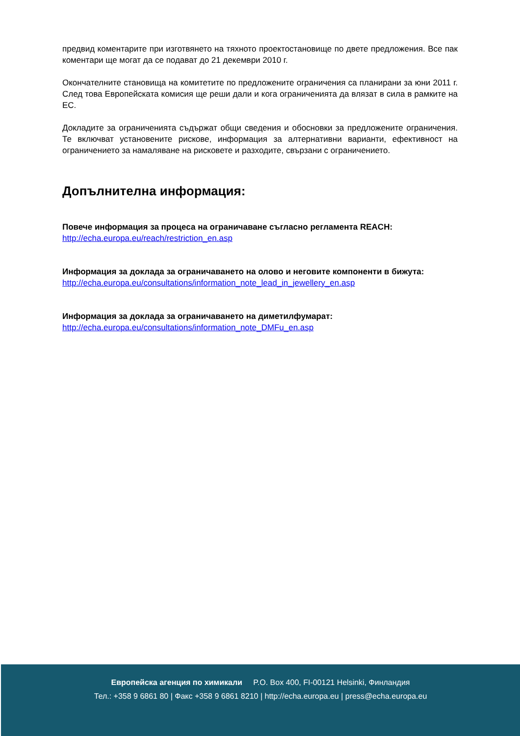предвид коментарите при изготвянето на тяхното проектостановище по двете предложения. Все пак коментари ще могат да се подават до 21 декември 2010 г.
Окончателните становища на комитетите по предложените ограничения са планирани за юни 2011 г. След това Европейската комисия ще реши дали и кога ограниченията да влязат в сила в рамките на ЕС.
Докладите за ограниченията съдържат общи сведения и обосновки за предложените ограничения. Те включват установените рискове, информация за алтернативни варианти, ефективност на ограничението за намаляване на рисковете и разходите, свързани с ограничението.
Допълнителна информация:
Повече информация за процеса на ограничаване съгласно регламента REACH:
http://echa.europa.eu/reach/restriction_en.asp
Информация за доклада за ограничаването на олово и неговите компоненти в бижута:
http://echa.europa.eu/consultations/information_note_lead_in_jewellery_en.asp
Информация за доклада за ограничаването на диметилфумарат:
http://echa.europa.eu/consultations/information_note_DMFu_en.asp
Европейска агенция по химикали P.O. Box 400, FI-00121 Helsinki, Финландия
Тел.: +358 9 6861 80 | Факс +358 9 6861 8210 | http://echa.europa.eu | press@echa.europa.eu